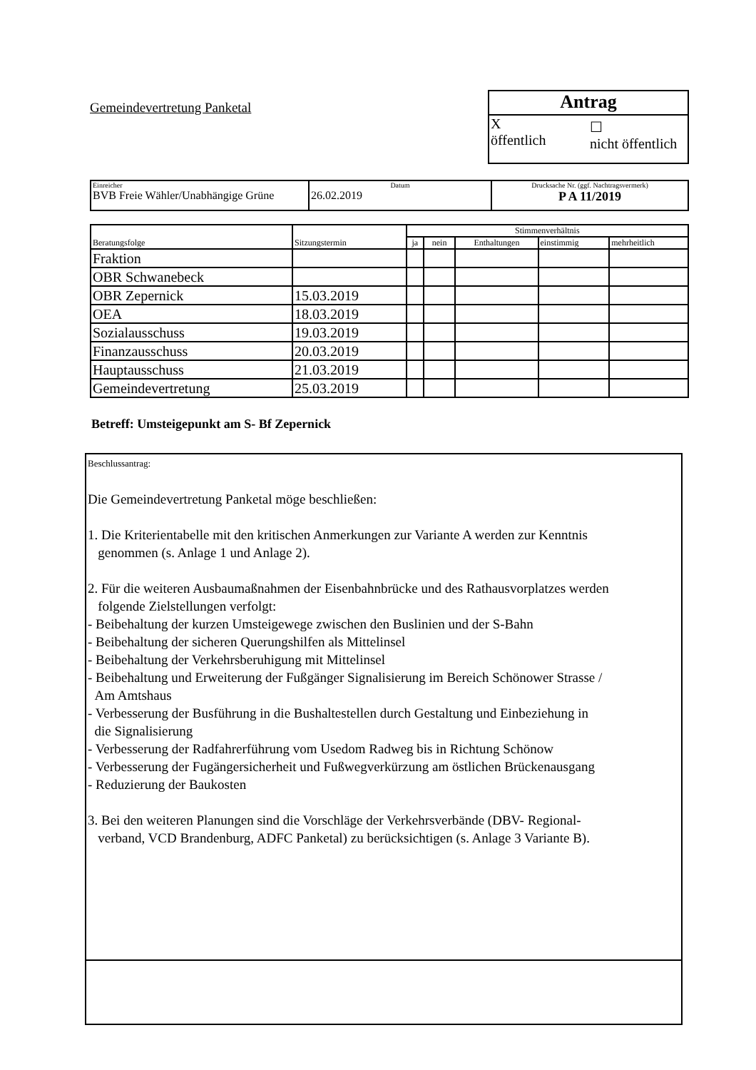Gemeindevertretung Panketal
Antrag
X
öffentlich
☐
nicht öffentlich
| Einreicher BVB Freie Wähler/Unabhängige Grüne | Datum 26.02.2019 | Drucksache Nr. (ggf. Nachtragsvermerk) P A 11/2019 |
| Beratungsfolge | Sitzungstermin | Stimmenverhältnis | | | | |
| --- | --- | --- | --- | --- | --- | --- |
| | | ja | nein | Enthaltungen | einstimmig | mehrheitlich |
| Fraktion | | | | | | |
| OBR Schwanebeck | | | | | | |
| OBR Zepernick | 15.03.2019 | | | | | |
| OEA | 18.03.2019 | | | | | |
| Sozialausschuss | 19.03.2019 | | | | | |
| Finanzausschuss | 20.03.2019 | | | | | |
| Hauptausschuss | 21.03.2019 | | | | | |
| Gemeindevertretung | 25.03.2019 | | | | | |
Betreff: Umsteigepunkt am S- Bf Zepernick
Beschlussantrag:
Die Gemeindevertretung Panketal möge beschließen:
1. Die Kriterientabelle mit den kritischen Anmerkungen zur Variante A werden zur Kenntnis
genommen (s. Anlage 1 und Anlage 2).
2. Für die weiteren Ausbaumaßnahmen der Eisenbahnbrücke und des Rathausvorplatzes werden
folgende Zielstellungen verfolgt:
- Beibehaltung der kurzen Umsteigewege zwischen den Buslinien und der S-Bahn
- Beibehaltung der sicheren Querungshilfen als Mittelinsel
- Beibehaltung der Verkehrsberuhigung mit Mittelinsel
- Beibehaltung und Erweiterung der Fußgänger Signalisierung im Bereich Schönower Strasse /
Am Amtshaus
- Verbesserung der Busführung in die Bushaltestellen durch Gestaltung und Einbeziehung in
die Signalisierung
- Verbesserung der Radfahrerführung vom Usedom Radweg bis in Richtung Schönow
- Verbesserung der Fugängersicherheit und Fußwegverkürzung am östlichen Brückenausgang
- Reduzierung der Baukosten
3. Bei den weiteren Planungen sind die Vorschläge der Verkehrsverbände (DBV- Regional-
verband, VCD Brandenburg, ADFC Panketal) zu berücksichtigen (s. Anlage 3 Variante B).